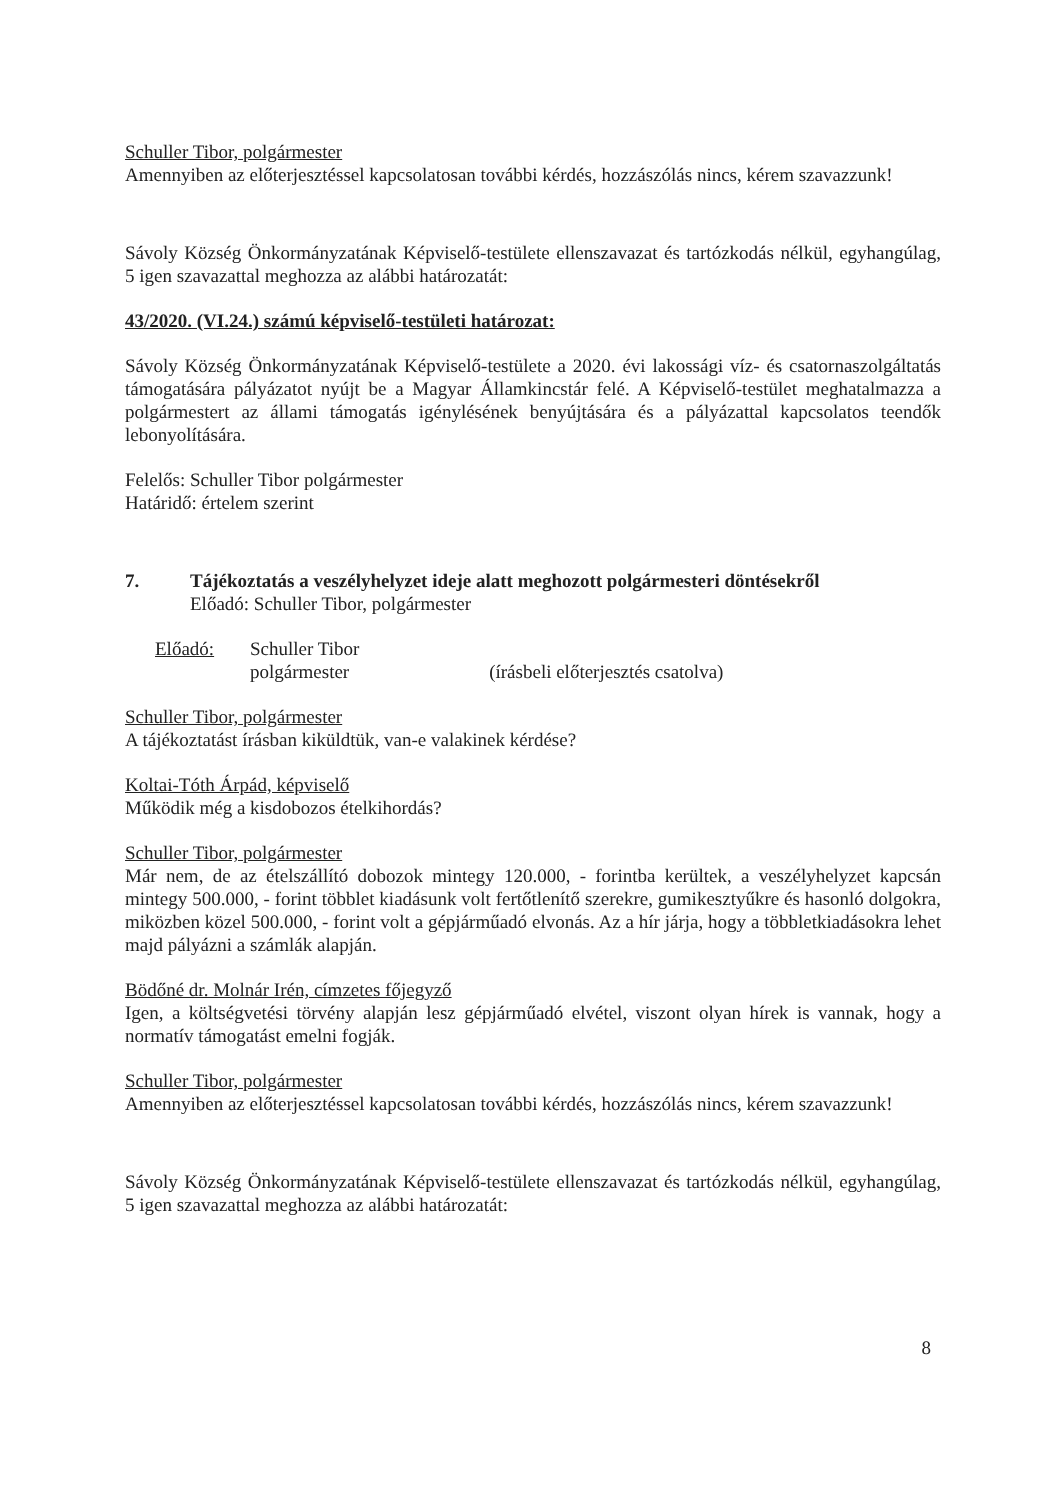Schuller Tibor, polgármester
Amennyiben az előterjesztéssel kapcsolatosan további kérdés, hozzászólás nincs, kérem szavazzunk!
Sávoly Község Önkormányzatának Képviselő-testülete ellenszavazat és tartózkodás nélkül, egyhangúlag, 5 igen szavazattal meghozza az alábbi határozatát:
43/2020. (VI.24.) számú képviselő-testületi határozat:
Sávoly Község Önkormányzatának Képviselő-testülete a 2020. évi lakossági víz- és csatornaszolgáltatás támogatására pályázatot nyújt be a Magyar Államkincstár felé. A Képviselő-testület meghatalmazza a polgármestert az állami támogatás igénylésének benyújtására és a pályázattal kapcsolatos teendők lebonyolítására.
Felelős: Schuller Tibor polgármester
Határidő: értelem szerint
7. Tájékoztatás a veszélyhelyzet ideje alatt meghozott polgármesteri döntésekről
Előadó: Schuller Tibor, polgármester
Előadó: Schuller Tibor
polgármester (írásbeli előterjesztés csatolva)
Schuller Tibor, polgármester
A tájékoztatást írásban kiküldtük, van-e valakinek kérdése?
Koltai-Tóth Árpád, képviselő
Működik még a kisdobozos ételkihordás?
Schuller Tibor, polgármester
Már nem, de az ételszállító dobozok mintegy 120.000, - forintba kerültek, a veszélyhelyzet kapcsán mintegy 500.000, - forint többlet kiadásunk volt fertőtlenítő szerekre, gumikesztyűkre és hasonló dolgokra, miközben közel 500.000, - forint volt a gépjárműadó elvonás. Az a hír járja, hogy a többletkiadásokra lehet majd pályázni a számlák alapján.
Bödőné dr. Molnár Irén, címzetes főjegyző
Igen, a költségvetési törvény alapján lesz gépjárműadó elvétel, viszont olyan hírek is vannak, hogy a normatív támogatást emelni fogják.
Schuller Tibor, polgármester
Amennyiben az előterjesztéssel kapcsolatosan további kérdés, hozzászólás nincs, kérem szavazzunk!
Sávoly Község Önkormányzatának Képviselő-testülete ellenszavazat és tartózkodás nélkül, egyhangúlag, 5 igen szavazattal meghozza az alábbi határozatát:
8